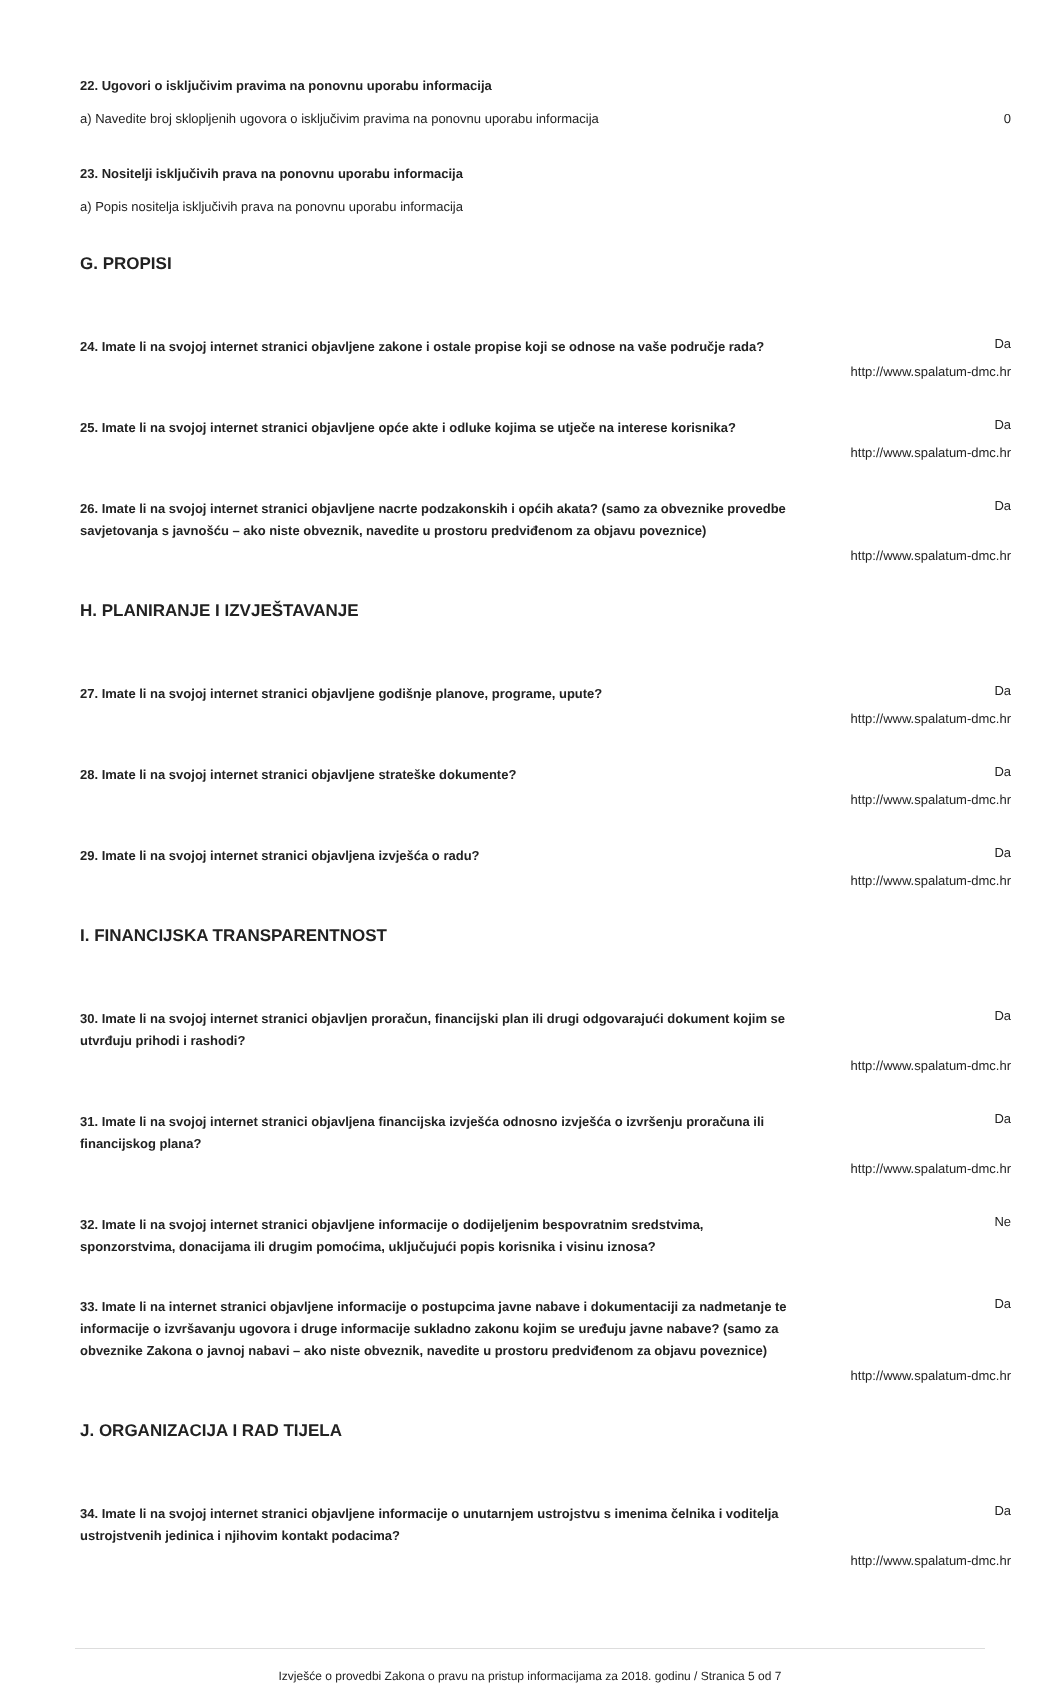22. Ugovori o isključivim pravima na ponovnu uporabu informacija
a) Navedite broj sklopljenih ugovora o isključivim pravima na ponovnu uporabu informacija 0
23. Nositelji isključivih prava na ponovnu uporabu informacija
a) Popis nositelja isključivih prava na ponovnu uporabu informacija
G. PROPISI
24. Imate li na svojoj internet stranici objavljene zakone i ostale propise koji se odnose na vaše područje rada? Da
http://www.spalatum-dmc.hr
25. Imate li na svojoj internet stranici objavljene opće akte i odluke kojima se utječe na interese korisnika? Da
http://www.spalatum-dmc.hr
26. Imate li na svojoj internet stranici objavljene nacrte podzakonskih i općih akata? (samo za obveznike provedbe savjetovanja s javnošću – ako niste obveznik, navedite u prostoru predviđenom za objavu poveznice) Da
http://www.spalatum-dmc.hr
H. PLANIRANJE I IZVJEŠTAVANJE
27. Imate li na svojoj internet stranici objavljene godišnje planove, programe, upute? Da
http://www.spalatum-dmc.hr
28. Imate li na svojoj internet stranici objavljene strateške dokumente? Da
http://www.spalatum-dmc.hr
29. Imate li na svojoj internet stranici objavljena izvješća o radu? Da
http://www.spalatum-dmc.hr
I. FINANCIJSKA TRANSPARENTNOST
30. Imate li na svojoj internet stranici objavljen proračun, financijski plan ili drugi odgovarajući dokument kojim se utvrđuju prihodi i rashodi? Da
http://www.spalatum-dmc.hr
31. Imate li na svojoj internet stranici objavljena financijska izvješća odnosno izvješća o izvršenju proračuna ili financijskog plana? Da
http://www.spalatum-dmc.hr
32. Imate li na svojoj internet stranici objavljene informacije o dodijeljenim bespovratnim sredstvima, sponzorstvima, donacijama ili drugim pomoćima, uključujući popis korisnika i visinu iznosa? Ne
33. Imate li na internet stranici objavljene informacije o postupcima javne nabave i dokumentaciji za nadmetanje te informacije o izvršavanju ugovora i druge informacije sukladno zakonu kojim se uređuju javne nabave? (samo za obveznike Zakona o javnoj nabavi – ako niste obveznik, navedite u prostoru predviđenom za objavu poveznice) Da
http://www.spalatum-dmc.hr
J. ORGANIZACIJA I RAD TIJELA
34. Imate li na svojoj internet stranici objavljene informacije o unutarnjem ustrojstvu s imenima čelnika i voditelja ustrojstvenih jedinica i njihovim kontakt podacima? Da
http://www.spalatum-dmc.hr
Izvješće o provedbi Zakona o pravu na pristup informacijama za 2018. godinu / Stranica 5 od 7